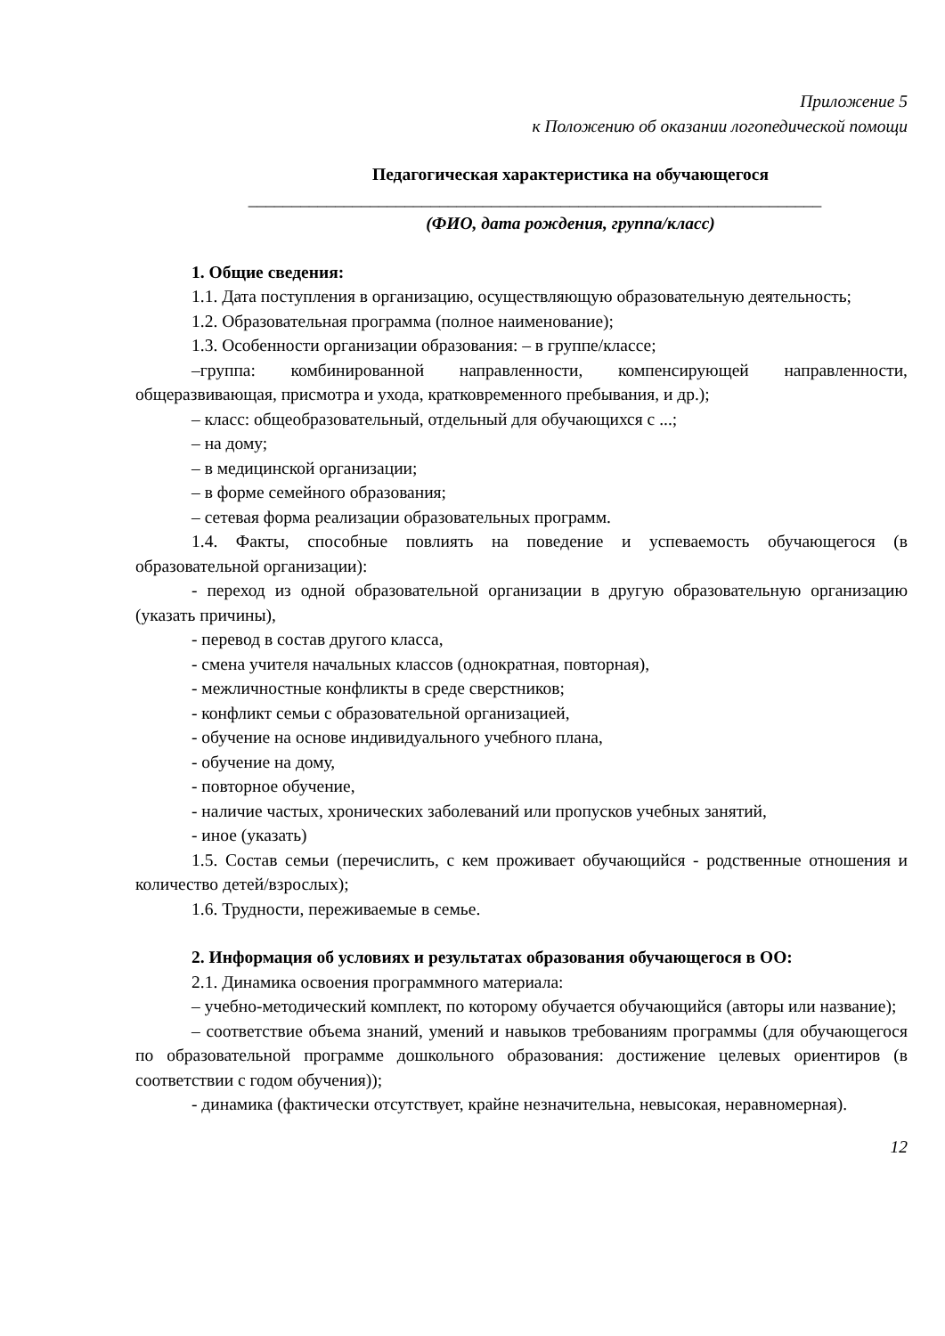Приложение 5
к Положению об оказании логопедической помощи
Педагогическая характеристика на обучающегося
__________________________________________________________________
(ФИО, дата рождения, группа/класс)
1. Общие сведения:
1.1. Дата поступления в организацию, осуществляющую образовательную деятельность;
1.2. Образовательная программа (полное наименование);
1.3. Особенности организации образования: – в группе/классе;
–группа: комбинированной направленности, компенсирующей направленности, общеразвивающая, присмотра и ухода, кратковременного пребывания, и др.);
– класс: общеобразовательный, отдельный для обучающихся с ...;
– на дому;
– в медицинской организации;
– в форме семейного образования;
– сетевая форма реализации образовательных программ.
1.4. Факты, способные повлиять на поведение и успеваемость обучающегося (в образовательной организации):
- переход из одной образовательной организации в другую образовательную организацию (указать причины),
- перевод в состав другого класса,
- смена учителя начальных классов (однократная, повторная),
- межличностные конфликты в среде сверстников;
- конфликт семьи с образовательной организацией,
- обучение на основе индивидуального учебного плана,
- обучение на дому,
- повторное обучение,
- наличие частых, хронических заболеваний или пропусков учебных занятий,
- иное (указать)
1.5. Состав семьи (перечислить, с кем проживает обучающийся - родственные отношения и количество детей/взрослых);
1.6. Трудности, переживаемые в семье.
2. Информация об условиях и результатах образования обучающегося в ОО:
2.1. Динамика освоения программного материала:
– учебно-методический комплект, по которому обучается обучающийся (авторы или название);
– соответствие объема знаний, умений и навыков требованиям программы (для обучающегося по образовательной программе дошкольного образования: достижение целевых ориентиров (в соответствии с годом обучения));
- динамика (фактически отсутствует, крайне незначительна, невысокая, неравномерная).
12